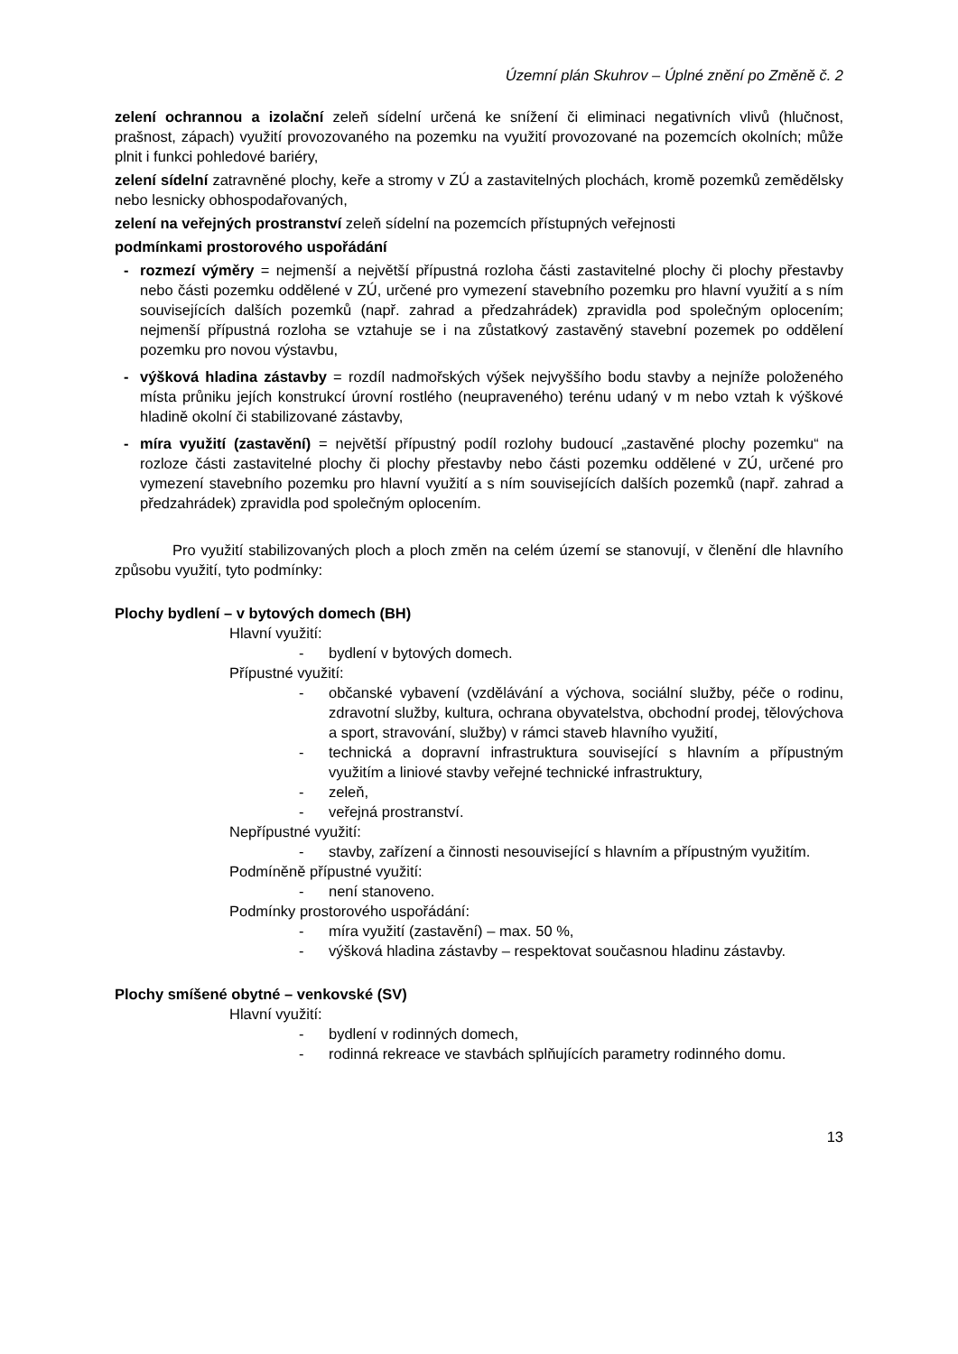Územní plán Skuhrov – Úplné znění po Změně č. 2
zelení ochrannou a izolační zeleň sídelní určená ke snížení či eliminaci negativních vlivů (hlučnost, prašnost, zápach) využití provozovaného na pozemku na využití provozované na pozemcích okolních; může plnit i funkci pohledové bariéry,
zelení sídelní zatravněné plochy, keře a stromy v ZÚ a zastavitelných plochách, kromě pozemků zemědělsky nebo lesnicky obhospodařovaných,
zelení na veřejných prostranství zeleň sídelní na pozemcích přístupných veřejnosti
podmínkami prostorového uspořádání
- rozmezí výměry = nejmenší a největší přípustná rozloha části zastavitelné plochy či plochy přestavby nebo části pozemku oddělené v ZÚ, určené pro vymezení stavebního pozemku pro hlavní využití a s ním souvisejících dalších pozemků (např. zahrad a předzahrádek) zpravidla pod společným oplocením; nejmenší přípustná rozloha se vztahuje se i na zůstatkový zastavěný stavební pozemek po oddělení pozemku pro novou výstavbu,
- výšková hladina zástavby = rozdíl nadmořských výšek nejvyššího bodu stavby a nejníže položeného místa průniku jejích konstrukcí úrovní rostlého (neupraveného) terénu udaný v m nebo vztah k výškové hladině okolní či stabilizované zástavby,
- míra využití (zastavění) = největší přípustný podíl rozlohy budoucí „zastavěné plochy pozemku“ na rozloze části zastavitelné plochy či plochy přestavby nebo části pozemku oddělené v ZÚ, určené pro vymezení stavebního pozemku pro hlavní využití a s ním souvisejících dalších pozemků (např. zahrad a předzahrádek) zpravidla pod společným oplocením.
Pro využití stabilizovaných ploch a ploch změn na celém území se stanovují, v členění dle hlavního způsobu využití, tyto podmínky:
Plochy bydlení – v bytových domech (BH)
Hlavní využití:
- bydlení v bytových domech.
Přípustné využití:
- občanské vybavení (vzdělávání a výchova, sociální služby, péče o rodinu, zdravotní služby, kultura, ochrana obyvatelstva, obchodní prodej, tělovýchova a sport, stravování, služby) v rámci staveb hlavního využití,
- technická a dopravní infrastruktura související s hlavním a přípustným využitím a liniové stavby veřejné technické infrastruktury,
- zeleň,
- veřejná prostranství.
Nepřípustné využití:
- stavby, zařízení a činnosti nesouvisející s hlavním a přípustným využitím.
Podmíněně přípustné využití:
- není stanoveno.
Podmínky prostorového uspořádání:
- míra využití (zastavění) – max. 50 %,
- výšková hladina zástavby – respektovat současnou hladinu zástavby.
Plochy smíšené obytné – venkovské (SV)
Hlavní využití:
- bydlení v rodinných domech,
- rodinná rekreace ve stavbách splňujících parametry rodinného domu.
13